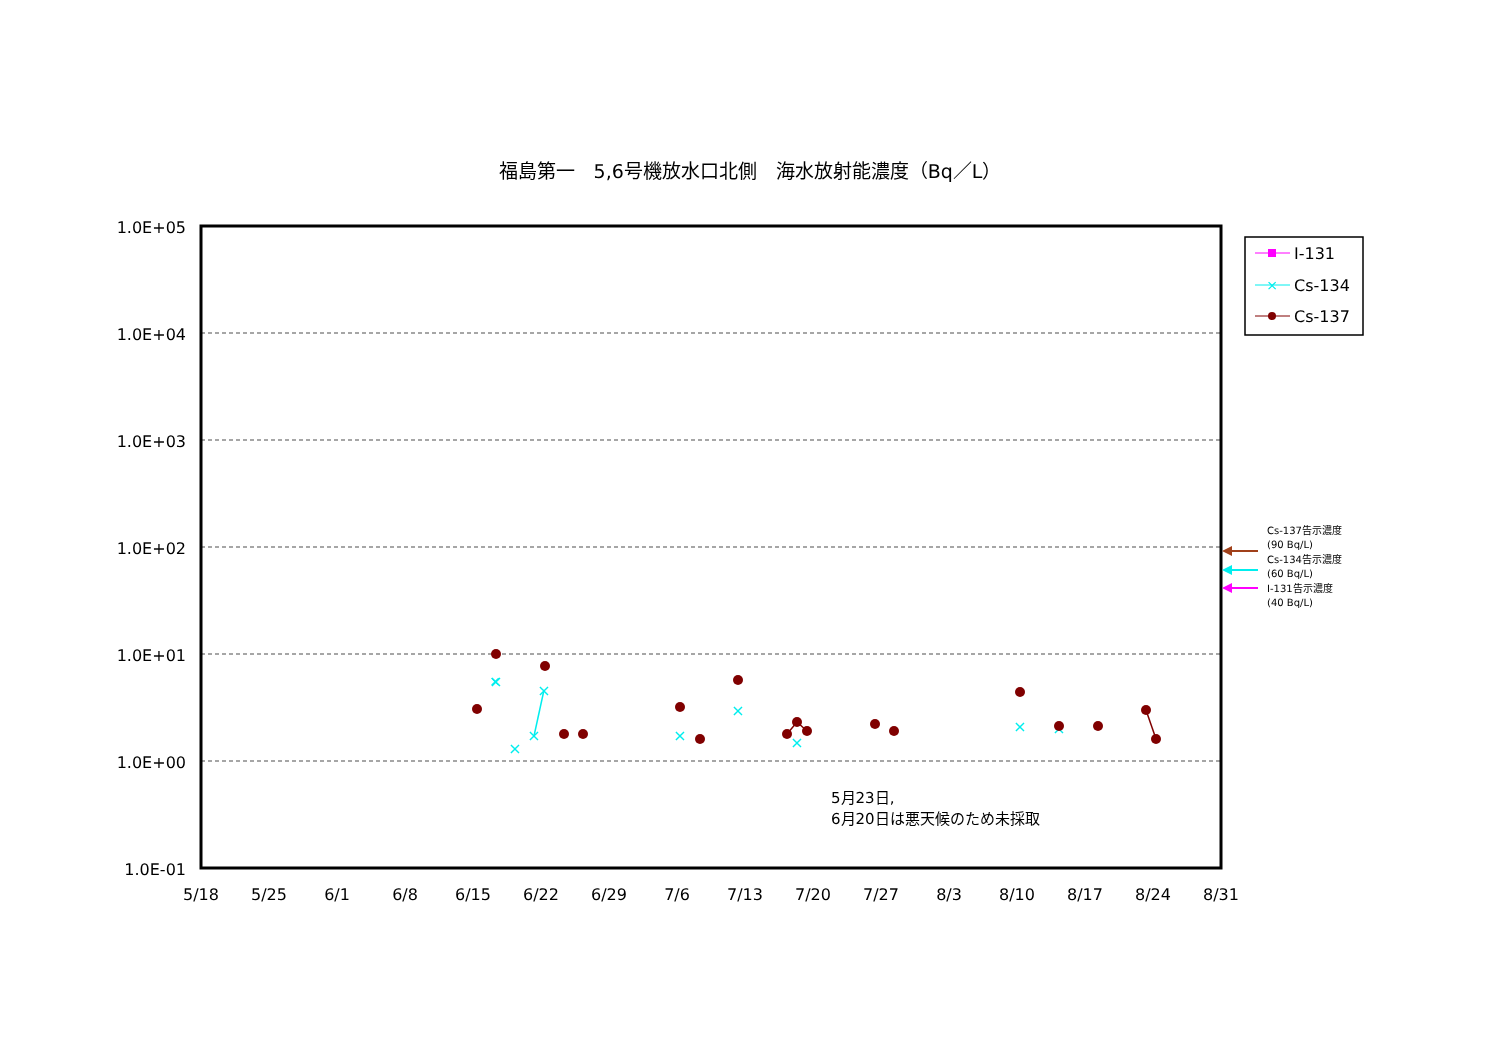福島第一　5,6号機放水口北側　海水放射能濃度（Bq／L）
1.0E+05
1.0E+04
1.0E+03
1.0E+02
1.0E+01
1.0E+00
1.0E-01
5/18
5/25
6/1
6/8
6/15
6/22
6/29
7/6
7/13
7/20
7/27
8/3
8/10
8/17
8/24
8/31
×
×
×
×
×
×
×
×
×
×
5月23日,
6月20日は悪天候のため未採取
I-131
×
Cs-134
Cs-137
Cs-137告示濃度
(90 Bq/L)
Cs-134告示濃度
(60 Bq/L)
I-131告示濃度
(40 Bq/L)